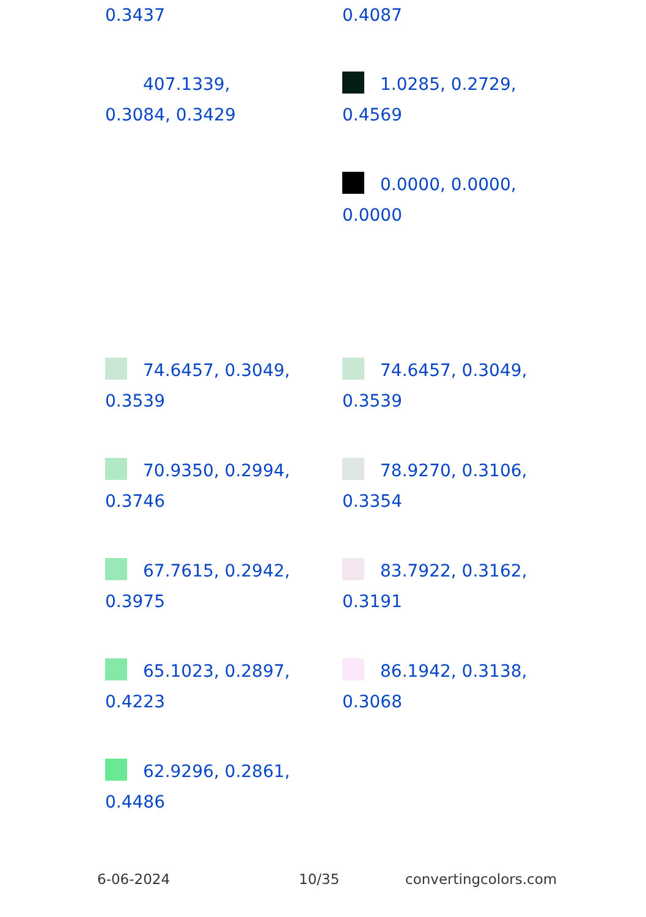0.3437 0.4087
407.1339, 0.3084, 0.3429
1.0285, 0.2729, 0.4569
0.0000, 0.0000, 0.0000
74.6457, 0.3049, 0.3539
74.6457, 0.3049, 0.3539
70.9350, 0.2994, 0.3746
78.9270, 0.3106, 0.3354
67.7615, 0.2942, 0.3975
83.7922, 0.3162, 0.3191
65.1023, 0.2897, 0.4223
86.1942, 0.3138, 0.3068
62.9296, 0.2861, 0.4486
6-06-2024 10/35 convertingcolors.com